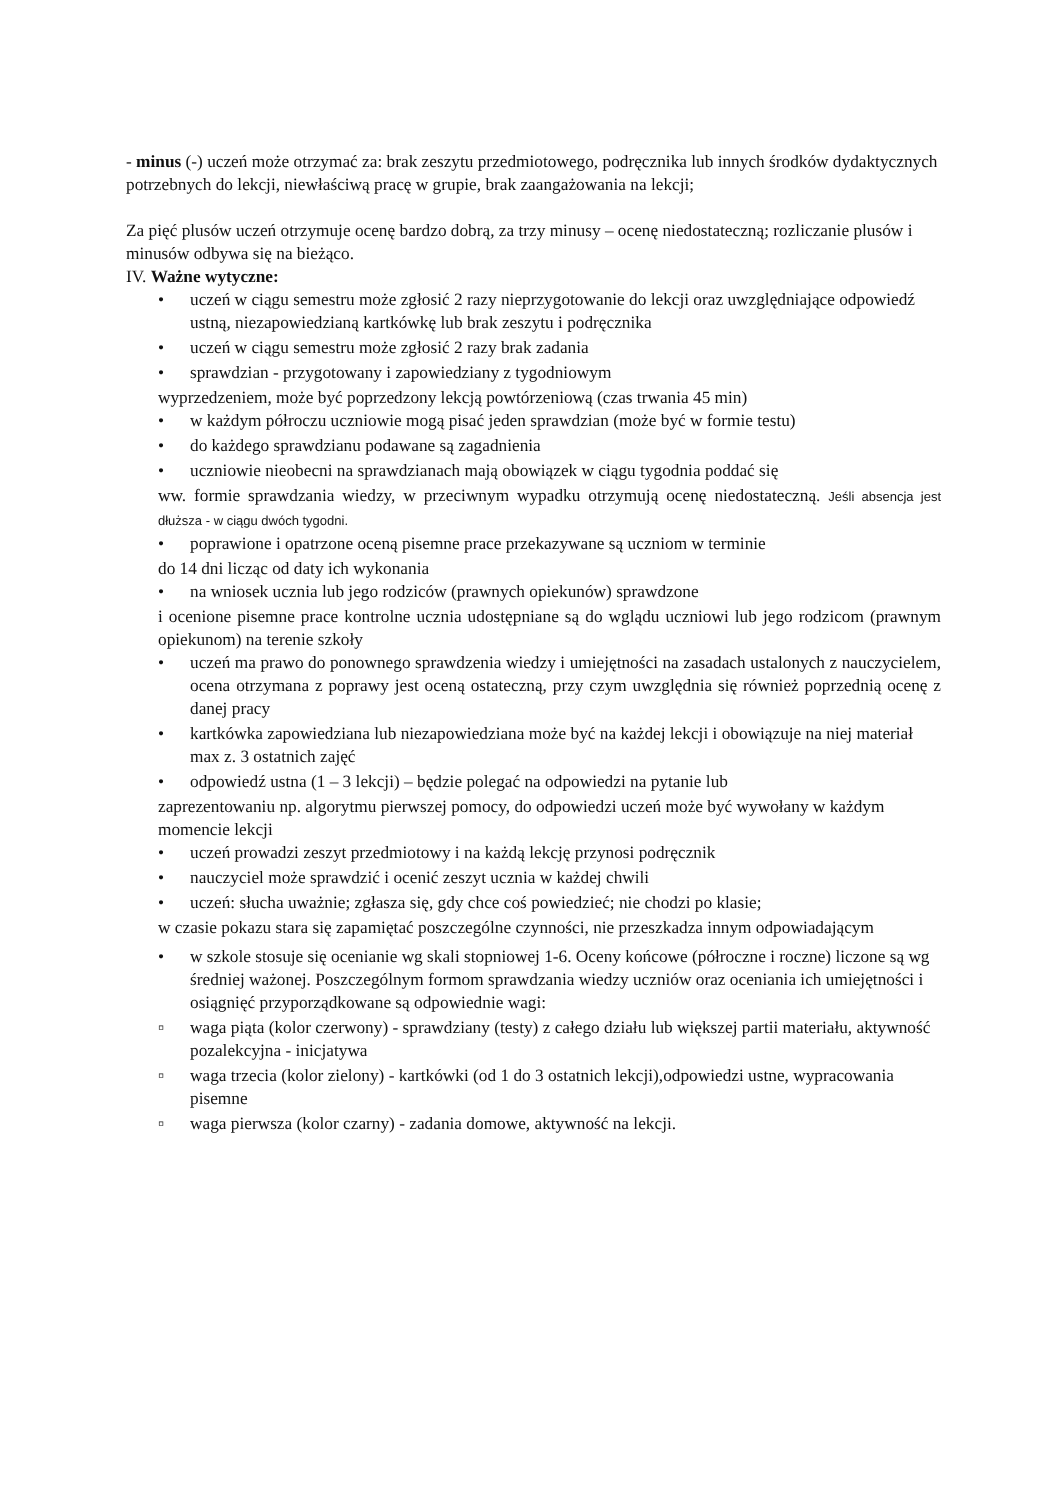- minus (-) uczeń może otrzymać za: brak zeszytu przedmiotowego, podręcznika lub innych środków dydaktycznych potrzebnych do lekcji, niewłaściwą pracę w grupie, brak zaangażowania na lekcji;
Za pięć plusów uczeń otrzymuje ocenę bardzo dobrą, za trzy minusy – ocenę niedostateczną; rozliczanie plusów i minusów odbywa się na bieżąco.
IV. Ważne wytyczne:
• uczeń w ciągu semestru może zgłosić 2 razy nieprzygotowanie do lekcji oraz uwzględniające odpowiedź ustną, niezapowiedzianą kartkówkę lub brak zeszytu i podręcznika
• uczeń w ciągu semestru może zgłosić 2 razy brak zadania
• sprawdzian - przygotowany i zapowiedziany z tygodniowym
wyprzedzeniem, może być poprzedzony lekcją powtórzeniową (czas trwania 45 min)
• w każdym półroczu uczniowie mogą pisać jeden sprawdzian (może być w formie testu)
• do każdego sprawdzianu podawane są zagadnienia
• uczniowie nieobecni na sprawdzianach mają obowiązek w ciągu tygodnia poddać się
ww. formie sprawdzania wiedzy, w przeciwnym wypadku otrzymują ocenę niedostateczną. Jeśli absencja jest dłuższa - w ciągu dwóch tygodni.
• poprawione i opatrzone oceną pisemne prace przekazywane są uczniom w terminie
do 14 dni licząc od daty ich wykonania
• na wniosek ucznia lub jego rodziców (prawnych opiekunów) sprawdzone
i ocenione pisemne prace kontrolne ucznia udostępniane są do wglądu uczniowi lub jego rodzicom (prawnym opiekunom) na terenie szkoły
• uczeń ma prawo do ponownego sprawdzenia wiedzy i umiejętności na zasadach ustalonych z nauczycielem, ocena otrzymana z poprawy jest oceną ostateczną, przy czym uwzględnia się również poprzednią ocenę z danej pracy
• kartkówka zapowiedziana lub niezapowiedziana może być na każdej lekcji i obowiązuje na niej materiał max z. 3 ostatnich zajęć
• odpowiedź ustna (1 – 3 lekcji) – będzie polegać na odpowiedzi na pytanie lub
zaprezentowaniu np. algorytmu pierwszej pomocy, do odpowiedzi uczeń może być wywołany w każdym momencie lekcji
• uczeń prowadzi zeszyt przedmiotowy i na każdą lekcję przynosi podręcznik
• nauczyciel może sprawdzić i ocenić zeszyt ucznia w każdej chwili
• uczeń: słucha uważnie; zgłasza się, gdy chce coś powiedzieć; nie chodzi po klasie;
w czasie pokazu stara się zapamiętać poszczególne czynności, nie przeszkadza innym odpowiadającym
• w szkole stosuje się ocenianie wg skali stopniowej 1-6. Oceny końcowe (półroczne i roczne) liczone są wg średniej ważonej. Poszczególnym formom sprawdzania wiedzy uczniów oraz oceniania ich umiejętności i osiągnięć przyporządkowane są odpowiednie wagi:
▫ waga piąta (kolor czerwony) - sprawdziany (testy) z całego działu lub większej partii materiału, aktywność pozalekcyjna - inicjatywa
▫ waga trzecia (kolor zielony) - kartkówki (od 1 do 3 ostatnich lekcji),odpowiedzi ustne, wypracowania pisemne
▫ waga pierwsza (kolor czarny) - zadania domowe, aktywność na lekcji.